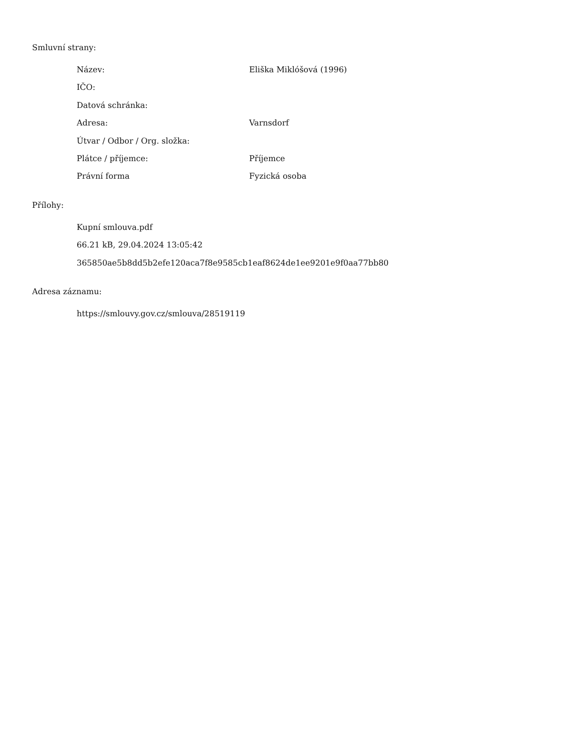Smluvní strany:
| Název: | Eliška Miklóšová (1996) |
| IČO: | |
| Datová schránka: | |
| Adresa: | Varnsdorf |
| Útvar / Odbor / Org. složka: | |
| Plátce / příjemce: | Příjemce |
| Právní forma | Fyzická osoba |
Přílohy:
Kupní smlouva.pdf
66.21 kB, 29.04.2024 13:05:42
365850ae5b8dd5b2efe120aca7f8e9585cb1eaf8624de1ee9201e9f0aa77bb80
Adresa záznamu:
https://smlouvy.gov.cz/smlouva/28519119